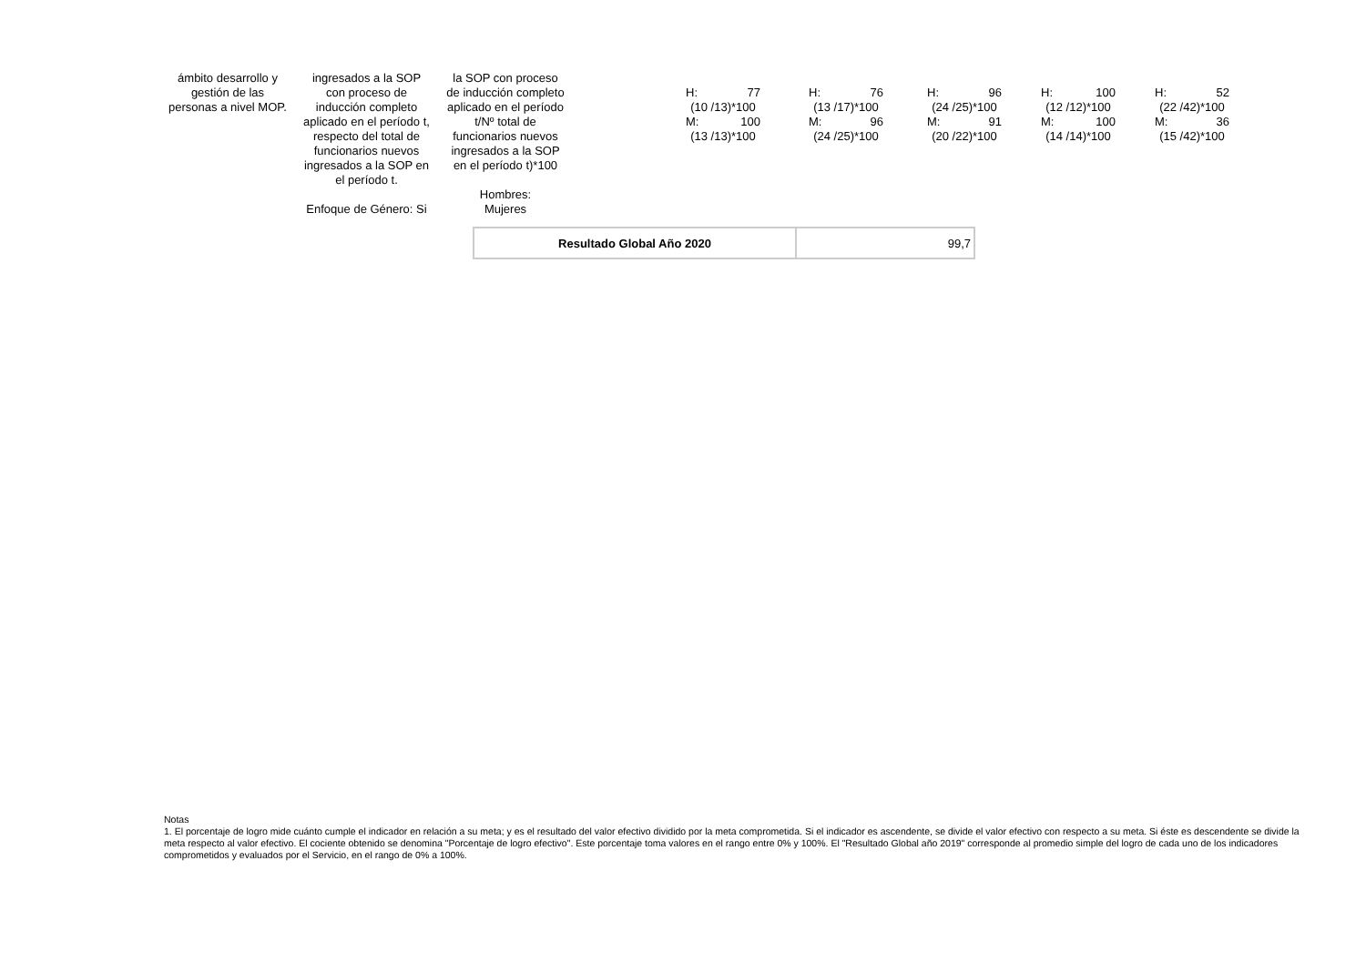| ámbito desarrollo y gestión de las personas a nivel MOP. | ingresados a la SOP con proceso de inducción completo aplicado en el período t, respecto del total de funcionarios nuevos ingresados a la SOP en el período t. Enfoque de Género: Si | la SOP con proceso de inducción completo aplicado en el período t/Nº total de funcionarios nuevos ingresados a la SOP en el período t)*100 Hombres: Mujeres | | H: 77 (10 /13)*100 M: 100 (13 /13)*100 | H: 76 (13 /17)*100 M: 96 (24 /25)*100 | H: 96 (24 /25)*100 M: 91 (20 /22)*100 | H: 100 (12 /12)*100 M: 100 (14 /14)*100 | H: 52 (22 /42)*100 M: 36 (15 /42)*100 |
| Resultado Global Año 2020 | 99,7 |
Notas
1. El porcentaje de logro mide cuánto cumple el indicador en relación a su meta; y es el resultado del valor efectivo dividido por la meta comprometida. Si el indicador es ascendente, se divide el valor efectivo con respecto a su meta. Si éste es descendente se divide la meta respecto al valor efectivo. El cociente obtenido se denomina "Porcentaje de logro efectivo". Este porcentaje toma valores en el rango entre 0% y 100%. El "Resultado Global año 2019" corresponde al promedio simple del logro de cada uno de los indicadores comprometidos y evaluados por el Servicio, en el rango de 0% a 100%.